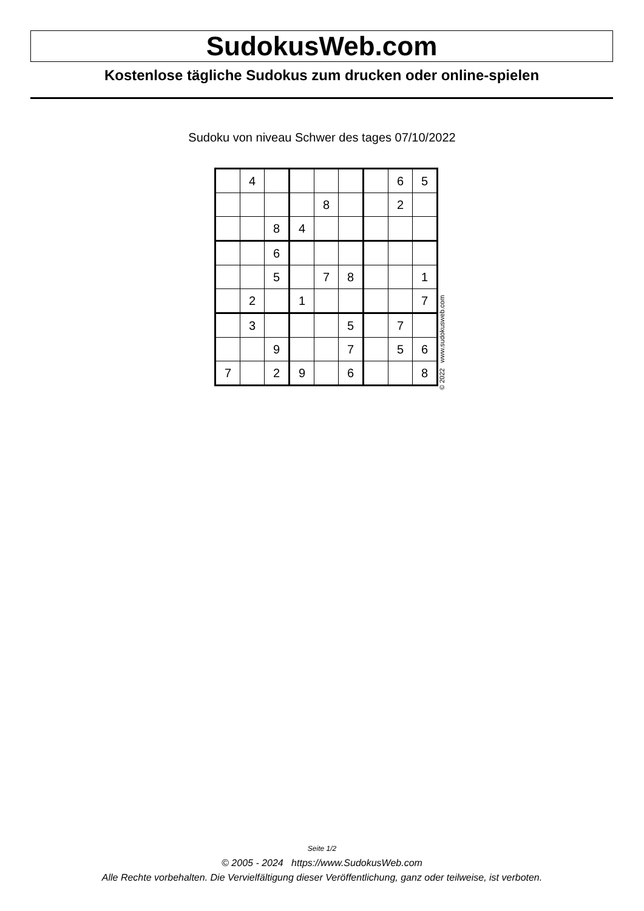SudokusWeb.com
Kostenlose tägliche Sudokus zum drucken oder online-spielen
Sudoku von niveau Schwer des tages 07/10/2022
| | 4 | | | | | | 6 | 5 |
| | | | | 8 | | | 2 | |
| | | 8 | 4 | | | | | |
| | | 6 | | | | | | |
| | | 5 | | 7 | 8 | | | 1 |
| | 2 | | 1 | | | | | 7 |
| | 3 | | | | 5 | | 7 | |
| | | 9 | | | 7 | | 5 | 6 |
| 7 | | 2 | 9 | | 6 | | | 8 |
© 2022 www.sudokusweb.com
Seite 1/2
© 2005 - 2024 https://www.SudokusWeb.com
Alle Rechte vorbehalten. Die Vervielfältigung dieser Veröffentlichung, ganz oder teilweise, ist verboten.